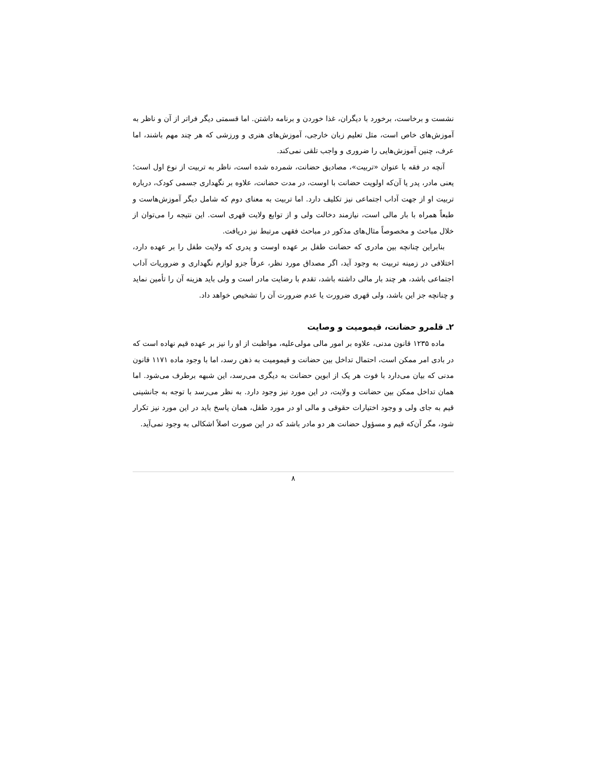نشست و برخاست، برخورد با دیگران، غذا خوردن و برنامه داشتن. اما قسمتی دیگر فراتر از آن و ناظر به آموزش‌های خاص است، مثل تعلیم زبان خارجی، آموزش‌های هنری و ورزشی که هر چند مهم باشند، اما عرف، چنین آموزش‌هایی را ضروری و واجب تلقی نمی‌کند.
آنچه در فقه با عنوان «تربیت»، مصادیق حضانت، شمرده شده است، ناظر به تربیت از نوع اول است؛ یعنی مادر، پدر یا آن‌که اولویت حضانت با اوست، در مدت حضانت، علاوه بر نگهداری جسمی کودک، درباره تربیت او از جهت آداب اجتماعی نیز تکلیف دارد. اما تربیت به معنای دوم که شامل دیگر آموزش‌هاست و طبعاً همراه با بار مالی است، نیازمند دخالت ولی و از توابع ولایت قهری است. این نتیجه را می‌توان از خلال مباحث و مخصوصاً مثال‌های مذکور در مباحث فقهی مرتبط نیز دریافت.
بنابراین چنانچه بین مادری که حضانت طفل بر عهده اوست و پدری که ولایت طفل را بر عهده دارد، اختلافی در زمینه تربیت به وجود آید، اگر مصداق مورد نظر، عرفاً جزو لوازم نگهداری و ضروریات آداب اجتماعی باشد، هر چند بار مالی داشته باشد، تقدم با رضایت مادر است و ولی باید هزینه آن را تأمین نماید و چنانچه جز این باشد، ولی قهری ضرورت یا عدم ضرورت آن را تشخیص خواهد داد.
۲ـ قلمرو حضانت، قیمومیت و وصایت
ماده ۱۲۳۵ قانون مدنی، علاوه بر امور مالی مولی‌علیه، مواظبت از او را نیز بر عهده قیم نهاده است که در بادی امر ممکن است، احتمال تداخل بین حضانت و قیمومیت به ذهن رسد، اما با وجود ماده ۱۱۷۱ قانون مدنی که بیان می‌دارد با فوت هر یک از ابوین حضانت به دیگری می‌رسد، این شبهه برطرف می‌شود. اما همان تداخل ممکن بین حضانت و ولایت، در این مورد نیز وجود دارد. به نظر می‌رسد با توجه به جانشینی قیم به جای ولی و وجود اختیارات حقوقی و مالی او در مورد طفل، همان پاسخ باید در این مورد نیز تکرار شود، مگر آن‌که قیم و مسؤول حضانت هر دو مادر باشد که در این صورت اصلاً اشکالی به وجود نمی‌آید.
۸